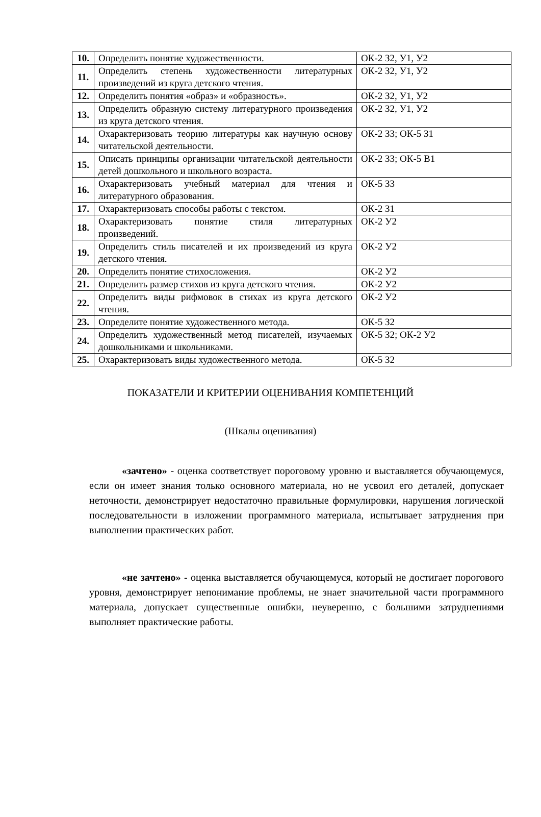| 10. | Определить понятие художественности. | ОК-2 З2, У1, У2 |
| 11. | Определить степень художественности литературных произведений из круга детского чтения. | ОК-2 З2, У1, У2 |
| 12. | Определить понятия «образ» и «образность». | ОК-2 З2, У1, У2 |
| 13. | Определить образную систему литературного произведения из круга детского чтения. | ОК-2 З2, У1, У2 |
| 14. | Охарактеризовать теорию литературы как научную основу читательской деятельности. | ОК-2 З3; ОК-5 З1 |
| 15. | Описать принципы организации читательской деятельности детей дошкольного и школьного возраста. | ОК-2 З3; ОК-5 В1 |
| 16. | Охарактеризовать учебный материал для чтения и литературного образования. | ОК-5 З3 |
| 17. | Охарактеризовать способы работы с текстом. | ОК-2 З1 |
| 18. | Охарактеризовать понятие стиля литературных произведений. | ОК-2 У2 |
| 19. | Определить стиль писателей и их произведений из круга детского чтения. | ОК-2 У2 |
| 20. | Определить понятие стихосложения. | ОК-2 У2 |
| 21. | Определить размер стихов из круга детского чтения. | ОК-2 У2 |
| 22. | Определить виды рифмовок в стихах из круга детского чтения. | ОК-2 У2 |
| 23. | Определите понятие художественного метода. | ОК-5 З2 |
| 24. | Определить художественный метод писателей, изучаемых дошкольниками и школьниками. | ОК-5 З2; ОК-2 У2 |
| 25. | Охарактеризовать виды художественного метода. | ОК-5 З2 |
ПОКАЗАТЕЛИ И КРИТЕРИИ ОЦЕНИВАНИЯ КОМПЕТЕНЦИЙ
(Шкалы оценивания)
«зачтено» - оценка соответствует пороговому уровню и выставляется обучающемуся, если он имеет знания только основного материала, но не усвоил его деталей, допускает неточности, демонстрирует недостаточно правильные формулировки, нарушения логической последовательности в изложении программного материала, испытывает затруднения при выполнении практических работ.
«не зачтено» - оценка выставляется обучающемуся, который не достигает порогового уровня, демонстрирует непонимание проблемы, не знает значительной части программного материала, допускает существенные ошибки, неуверенно, с большими затруднениями выполняет практические работы.